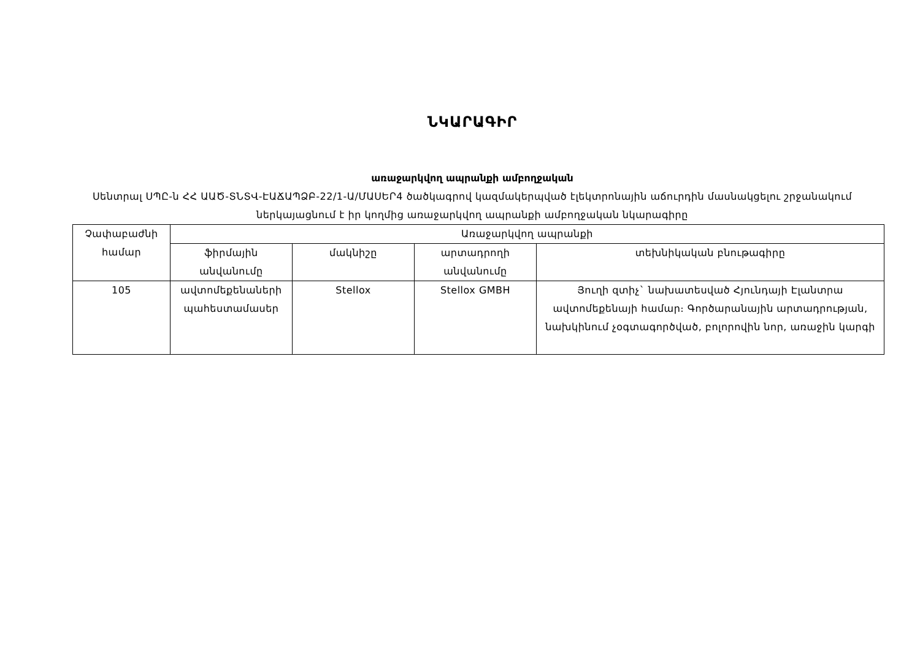ՆԿԱՐԱԳԻՐ
առաջարկվող ապրանքի ամբողջական
Սենտրալ ՍՊԸ-ն ՀՀ ԱԱԾ-ՏՆՏՎ-ԷԱՃԱՊՁԲ-22/1-Ա/ՄԱՍԵՐ4 ծածկագրով կազմակերպված էլեկտրոնային աճուրդին մասնակցելու շրջանակում ներկայացնում է իր կողմից առաջարկվող ապրանքի ամբողջական նկարագիրը
| Չափաբաժնի համար | Առաջարկվող ապրանքի | | | |
| --- | --- | --- | --- | --- |
| | ֆիրմային անվանումը | մակնիշը | արտադրողի անվանումը | տեխնիկական բնութագիրը |
| 105 | ավտոմեքենաների պահեստամասեր | Stellox | Stellox GMBH | Յուղի զտիչ` նախատեսված Հյունդայի Էլանտրա ավտոմեքենայի համար։ Գործարանային արտադրության, նախկինում չօգտագործված, բոլորովին նոր, առաջին կարգի |